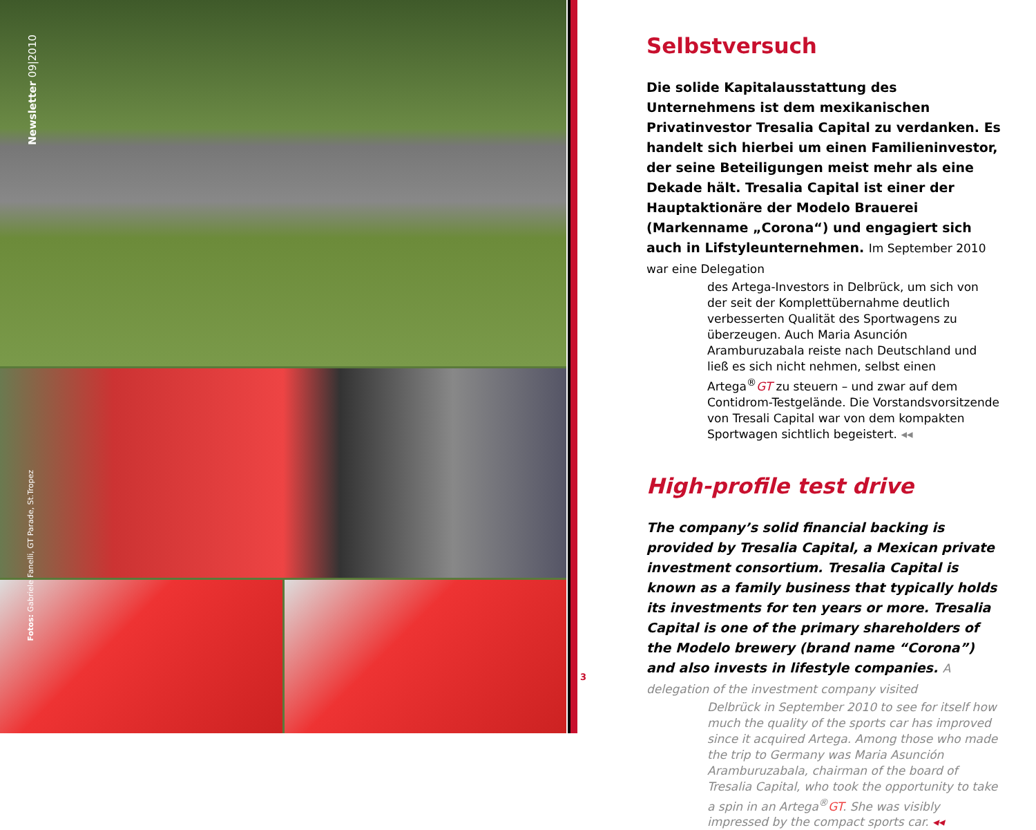Newsletter 09|2010
Fotos: Gabriele Fanelli, GT Parade, St.Tropez
Selbstversuch
Die solide Kapitalausstattung des Unternehmens ist dem mexikanischen Privatinvestor Tresalia Capital zu verdanken. Es handelt sich hierbei um einen Familieninvestor, der seine Beteiligungen meist mehr als eine Dekade hält. Tresalia Capital ist einer der Hauptaktionäre der Modelo Brauerei (Markenname „Corona“) und engagiert sich auch in Lifstyleunternehmen. Im September 2010 war eine Delegation
des Artega-Investors in Delbrück, um sich von der seit der Komplettübernahme deutlich verbesserten Qualität des Sportwagens zu überzeugen. Auch Maria Asunción Aramburuzabala reiste nach Deutschland und ließ es sich nicht nehmen, selbst einen Artega<sup>®</sup>GT zu steuern – und zwar auf dem Contidrom-Testgelände. Die Vorstandsvorsitzende von Tresali Capital war von dem kompakten Sportwagen sichtlich begeistert. ◂◂
High-profile test drive
The company’s solid financial backing is provided by Tresalia Capital, a Mexican private investment consortium. Tresalia Capital is known as a family business that typically holds its investments for ten years or more. Tresalia Capital is one of the primary shareholders of the Modelo brewery (brand name “Corona”) and also invests in lifestyle companies. A delegation of the investment company visited
Delbrück in September 2010 to see for itself how much the quality of the sports car has improved since it acquired Artega. Among those who made the trip to Germany was Maria Asunción Aramburuzabala, chairman of the board of Tresalia Capital, who took the opportunity to take a spin in an Artega<sup>®</sup>GT. She was visibly impressed by the compact sports car. ◂◂
3